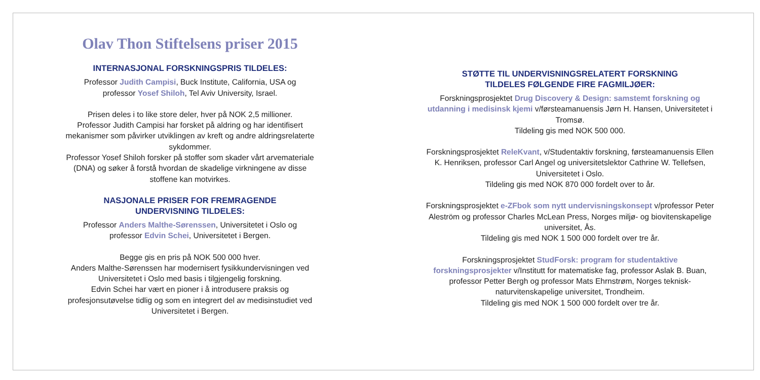Olav Thon Stiftelsens priser 2015
INTERNASJONAL FORSKNINGSPRIS TILDELES:
Professor Judith Campisi, Buck Institute, California, USA og
professor Yosef Shiloh, Tel Aviv University, Israel.
Prisen deles i to like store deler, hver på NOK 2,5 millioner.
Professor Judith Campisi har forsket på aldring og har identifisert mekanismer som påvirker utviklingen av kreft og andre aldringsrelaterte sykdommer.
Professor Yosef Shiloh forsker på stoffer som skader vårt arvemateriale (DNA) og søker å forstå hvordan de skadelige virkningene av disse stoffene kan motvirkes.
NASJONALE PRISER FOR FREMRAGENDE
UNDERVISNING TILDELES:
Professor Anders Malthe-Sørenssen, Universitetet i Oslo og
professor Edvin Schei, Universitetet i Bergen.
Begge gis en pris på NOK 500 000 hver.
Anders Malthe-Sørenssen har modernisert fysikkundervisningen ved Universitetet i Oslo med basis i tilgjengelig forskning.
Edvin Schei har vært en pioner i å introdusere praksis og profesjonsutøvelse tidlig og som en integrert del av medisinstudiet ved Universitetet i Bergen.
STØTTE TIL UNDERVISNINGSRELATERT FORSKNING
TILDELES FØLGENDE FIRE FAGMILJØER:
Forskningsprosjektet Drug Discovery & Design: samstemt forskning og utdanning i medisinsk kjemi v/førsteamanuensis Jørn H. Hansen, Universitetet i Tromsø.
Tildeling gis med NOK 500 000.
Forskningsprosjektet ReleKvant, v/Studentaktiv forskning, førsteamanuensis Ellen K. Henriksen, professor Carl Angel og universitetslektor Cathrine W. Tellefsen, Universitetet i Oslo.
Tildeling gis med NOK 870 000 fordelt over to år.
Forskningsprosjektet e-ZFbok som nytt undervisningskonsept v/professor Peter Aleström og professor Charles McLean Press, Norges miljø- og biovitenskapelige universitet, Ås.
Tildeling gis med NOK 1 500 000 fordelt over tre år.
Forskningsprosjektet StudForsk: program for studentaktive forskningsprosjekter v/Institutt for matematiske fag, professor Aslak B. Buan, professor Petter Bergh og professor Mats Ehrnstrøm, Norges teknisk-naturvitenskapelige universitet, Trondheim.
Tildeling gis med NOK 1 500 000 fordelt over tre år.